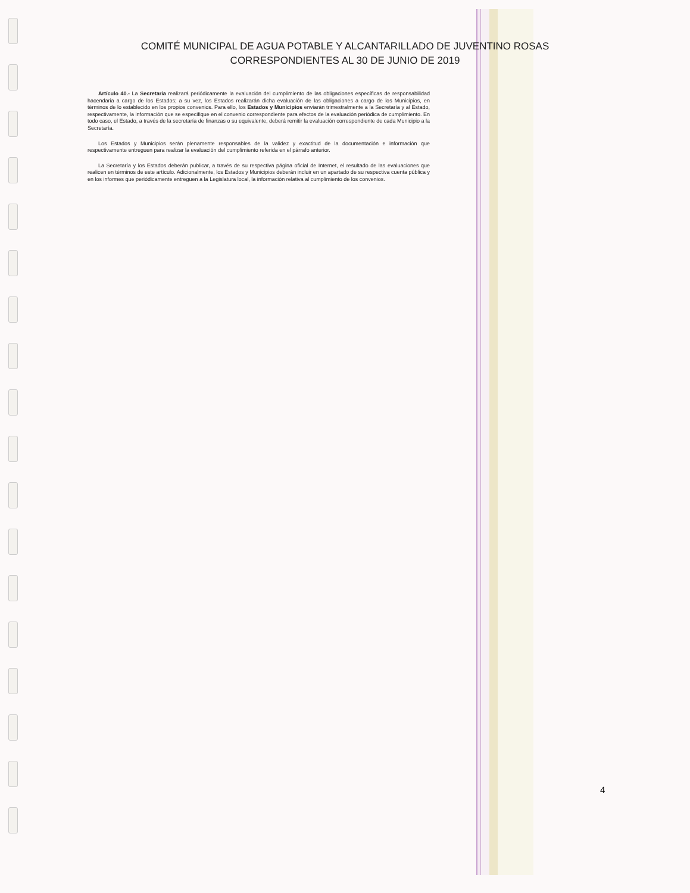COMITÉ MUNICIPAL DE AGUA POTABLE Y ALCANTARILLADO DE JUVENTINO ROSAS
CORRESPONDIENTES AL 30 DE JUNIO DE 2019
Artículo 40.- La Secretaría realizará periódicamente la evaluación del cumplimiento de las obligaciones específicas de responsabilidad hacendaria a cargo de los Estados; a su vez, los Estados realizarán dicha evaluación de las obligaciones a cargo de los Municipios, en términos de lo establecido en los propios convenios. Para ello, los Estados y Municipios enviarán trimestralmente a la Secretaría y al Estado, respectivamente, la información que se especifique en el convenio correspondiente para efectos de la evaluación periódica de cumplimiento. En todo caso, el Estado, a través de la secretaría de finanzas o su equivalente, deberá remitir la evaluación correspondiente de cada Municipio a la Secretaría.
Los Estados y Municipios serán plenamente responsables de la validez y exactitud de la documentación e información que respectivamente entreguen para realizar la evaluación del cumplimiento referida en el párrafo anterior.
La Secretaría y los Estados deberán publicar, a través de su respectiva página oficial de Internet, el resultado de las evaluaciones que realicen en términos de este artículo. Adicionalmente, los Estados y Municipios deberán incluir en un apartado de su respectiva cuenta pública y en los informes que periódicamente entreguen a la Legislatura local, la información relativa al cumplimiento de los convenios.
4